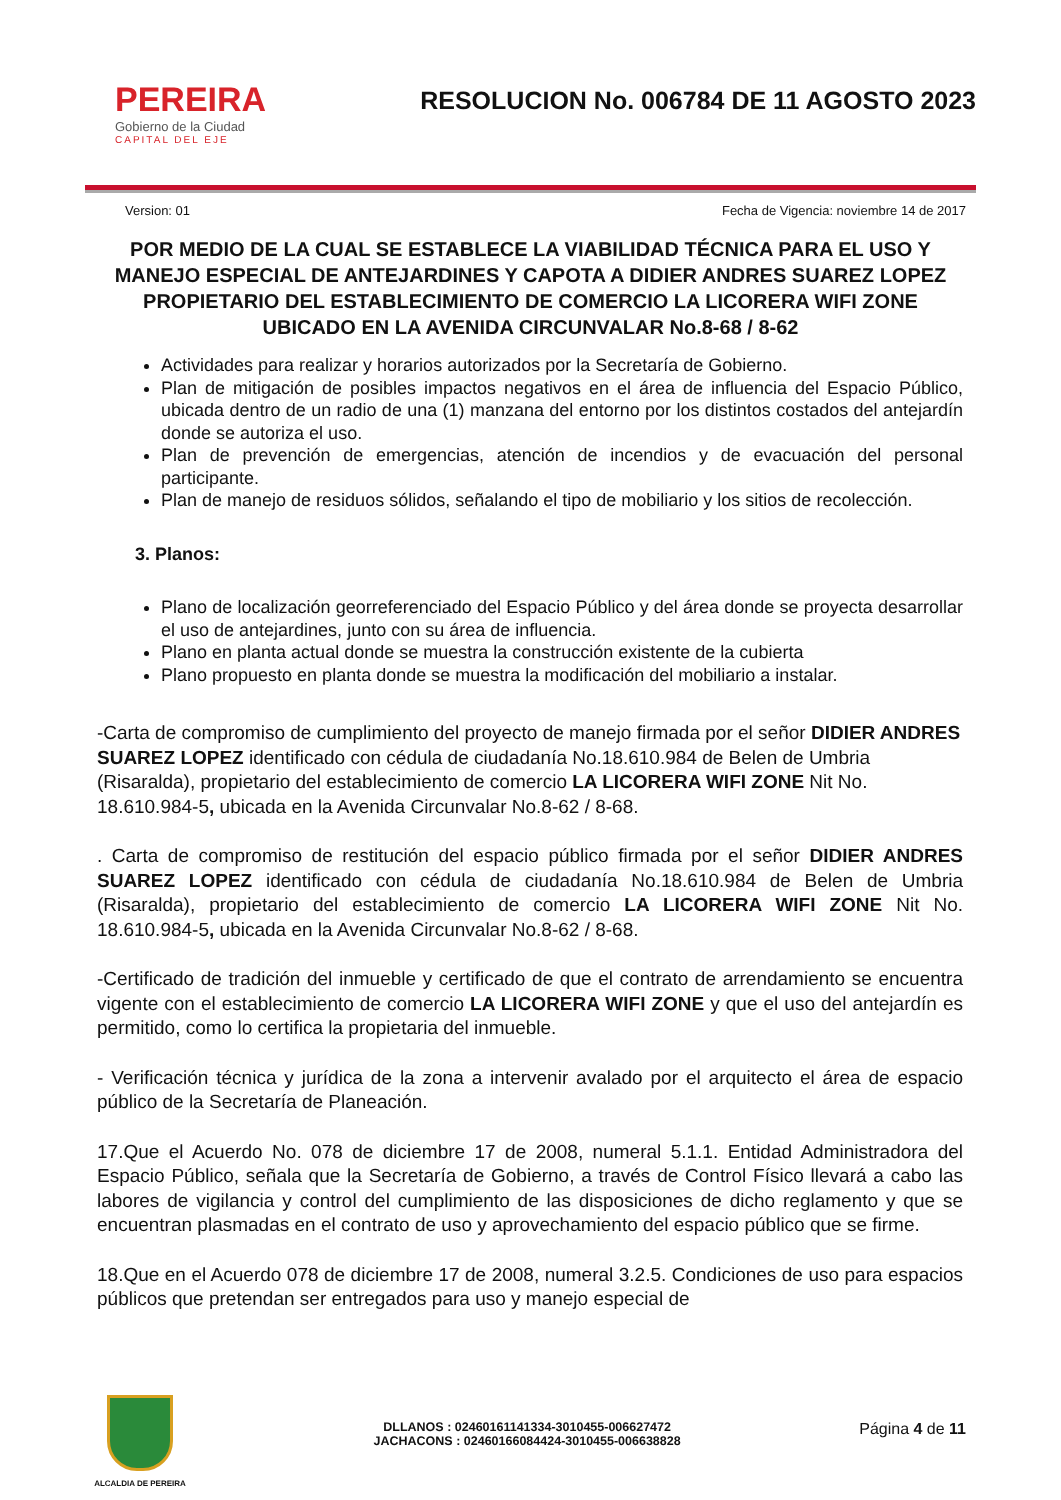PEREIRA
Gobierno de la Ciudad
CAPITAL DEL EJE
RESOLUCION No. 006784 DE 11 AGOSTO 2023
Version: 01 Fecha de Vigencia: noviembre 14 de 2017
POR MEDIO DE LA CUAL SE ESTABLECE LA VIABILIDAD TÉCNICA PARA EL USO Y MANEJO ESPECIAL DE ANTEJARDINES Y CAPOTA A DIDIER ANDRES SUAREZ LOPEZ PROPIETARIO DEL ESTABLECIMIENTO DE COMERCIO LA LICORERA WIFI ZONE UBICADO EN LA AVENIDA CIRCUNVALAR No.8-68 / 8-62
Actividades para realizar y horarios autorizados por la Secretaría de Gobierno.
Plan de mitigación de posibles impactos negativos en el área de influencia del Espacio Público, ubicada dentro de un radio de una (1) manzana del entorno por los distintos costados del antejardín donde se autoriza el uso.
Plan de prevención de emergencias, atención de incendios y de evacuación del personal participante.
Plan de manejo de residuos sólidos, señalando el tipo de mobiliario y los sitios de recolección.
3. Planos:
Plano de localización georreferenciado del Espacio Público y del área donde se proyecta desarrollar el uso de antejardines, junto con su área de influencia.
Plano en planta actual donde se muestra la construcción existente de la cubierta
Plano propuesto en planta donde se muestra la modificación del mobiliario a instalar.
-Carta de compromiso de cumplimiento del proyecto de manejo firmada por el señor DIDIER ANDRES SUAREZ LOPEZ identificado con cédula de ciudadanía No.18.610.984 de Belen de Umbria (Risaralda), propietario del establecimiento de comercio LA LICORERA WIFI ZONE Nit No. 18.610.984-5, ubicada en la Avenida Circunvalar No.8-62 / 8-68.
. Carta de compromiso de restitución del espacio público firmada por el señor DIDIER ANDRES SUAREZ LOPEZ identificado con cédula de ciudadanía No.18.610.984 de Belen de Umbria (Risaralda), propietario del establecimiento de comercio LA LICORERA WIFI ZONE Nit No. 18.610.984-5, ubicada en la Avenida Circunvalar No.8-62 / 8-68.
-Certificado de tradición del inmueble y certificado de que el contrato de arrendamiento se encuentra vigente con el establecimiento de comercio LA LICORERA WIFI ZONE y que el uso del antejardín es permitido, como lo certifica la propietaria del inmueble.
- Verificación técnica y jurídica de la zona a intervenir avalado por el arquitecto el área de espacio público de la Secretaría de Planeación.
17.Que el Acuerdo No. 078 de diciembre 17 de 2008, numeral 5.1.1. Entidad Administradora del Espacio Público, señala que la Secretaría de Gobierno, a través de Control Físico llevará a cabo las labores de vigilancia y control del cumplimiento de las disposiciones de dicho reglamento y que se encuentran plasmadas en el contrato de uso y aprovechamiento del espacio público que se firme.
18.Que en el Acuerdo 078 de diciembre 17 de 2008, numeral 3.2.5. Condiciones de uso para espacios públicos que pretendan ser entregados para uso y manejo especial de
ALCALDIA DE PEREIRA
DLLANOS : 02460161141334-3010455-006627472
JACHACONS : 02460166084424-3010455-006638828
Página 4 de 11